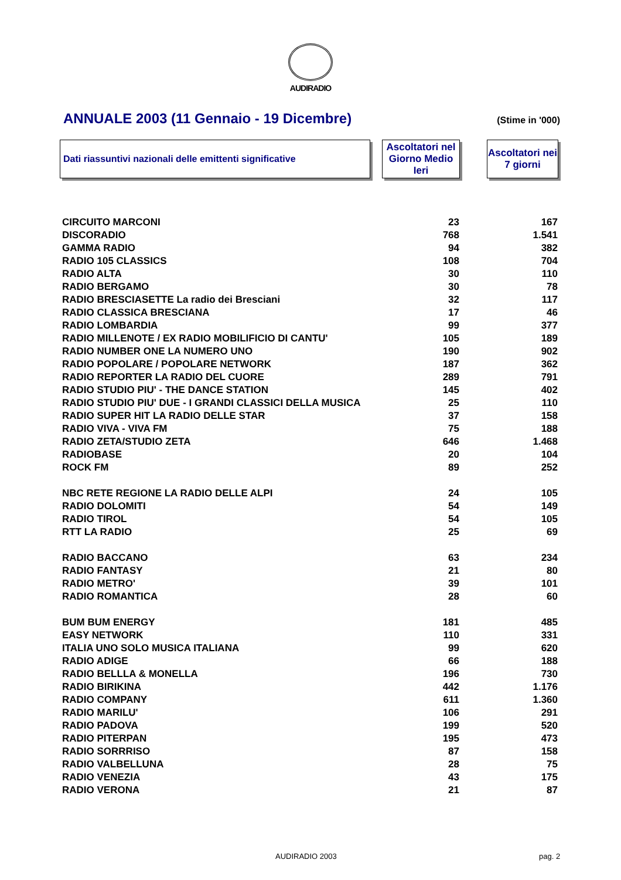AUDIRADIO
ANNUALE 2003 (11 Gennaio - 19 Dicembre)
(Stime in '000)
Dati riassuntivi nazionali delle emittenti significative
Ascoltatori nel Giorno Medio Ieri
Ascoltatori nei 7 giorni
| CIRCUITO MARCONI | 23 | 167 |
| DISCORADIO | 768 | 1.541 |
| GAMMA RADIO | 94 | 382 |
| RADIO 105 CLASSICS | 108 | 704 |
| RADIO ALTA | 30 | 110 |
| RADIO BERGAMO | 30 | 78 |
| RADIO BRESCIASETTE La radio dei Bresciani | 32 | 117 |
| RADIO CLASSICA BRESCIANA | 17 | 46 |
| RADIO LOMBARDIA | 99 | 377 |
| RADIO MILLENOTE / EX RADIO MOBILIFICIO DI CANTU' | 105 | 189 |
| RADIO NUMBER ONE LA NUMERO UNO | 190 | 902 |
| RADIO POPOLARE / POPOLARE NETWORK | 187 | 362 |
| RADIO REPORTER LA RADIO DEL CUORE | 289 | 791 |
| RADIO STUDIO PIU' - THE DANCE STATION | 145 | 402 |
| RADIO STUDIO PIU' DUE - I GRANDI CLASSICI DELLA MUSICA | 25 | 110 |
| RADIO SUPER HIT LA RADIO DELLE STAR | 37 | 158 |
| RADIO VIVA - VIVA FM | 75 | 188 |
| RADIO ZETA/STUDIO ZETA | 646 | 1.468 |
| RADIOBASE | 20 | 104 |
| ROCK FM | 89 | 252 |
| NBC RETE REGIONE LA RADIO DELLE ALPI | 24 | 105 |
| RADIO DOLOMITI | 54 | 149 |
| RADIO TIROL | 54 | 105 |
| RTT LA RADIO | 25 | 69 |
| RADIO BACCANO | 63 | 234 |
| RADIO FANTASY | 21 | 80 |
| RADIO METRO' | 39 | 101 |
| RADIO ROMANTICA | 28 | 60 |
| BUM BUM ENERGY | 181 | 485 |
| EASY NETWORK | 110 | 331 |
| ITALIA UNO SOLO MUSICA ITALIANA | 99 | 620 |
| RADIO ADIGE | 66 | 188 |
| RADIO BELLLA & MONELLA | 196 | 730 |
| RADIO BIRIKINA | 442 | 1.176 |
| RADIO COMPANY | 611 | 1.360 |
| RADIO MARILU' | 106 | 291 |
| RADIO PADOVA | 199 | 520 |
| RADIO PITERPAN | 195 | 473 |
| RADIO SORRRISO | 87 | 158 |
| RADIO VALBELLUNA | 28 | 75 |
| RADIO VENEZIA | 43 | 175 |
| RADIO VERONA | 21 | 87 |
AUDIRADIO 2003 pag. 2